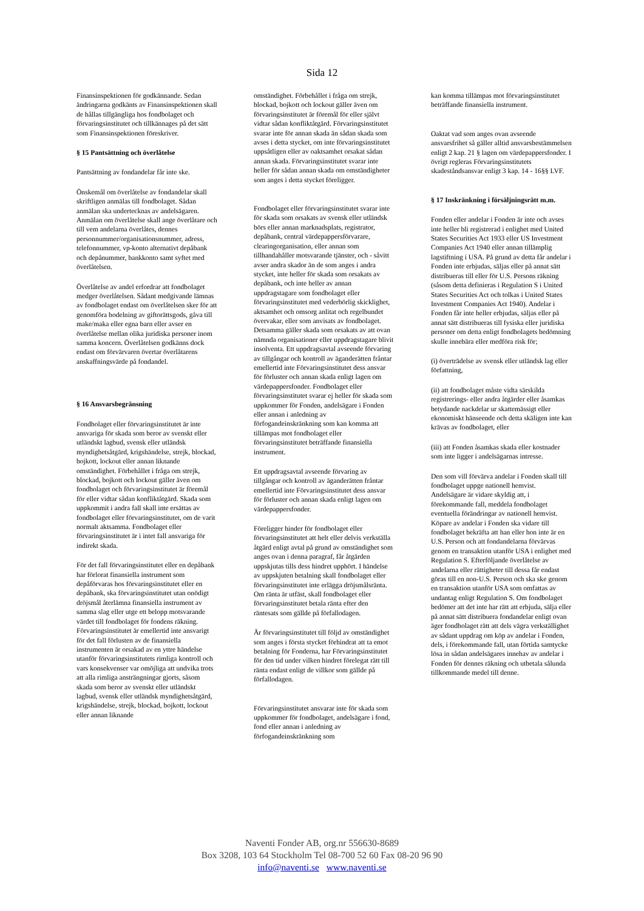Sida 12
Finansinspektionen för godkännande. Sedan ändringarna godkänts av Finansinspektionen skall de hållas tillgängliga hos fondbolaget och förvaringsinstitutet och tillkännages på det sätt som Finansinspektionen föreskriver.
§ 15 Pantsättning och överlåtelse
Pantsättning av fondandelar får inte ske.
Önskemål om överlåtelse av fondandelar skall skriftligen anmälas till fondbolaget. Sådan anmälan ska undertecknas av andelsägaren. Anmälan om överlåtelse skall ange överlåtare och till vem andelarna överlåtes, dennes personnummer/organisationsnummer, adress, telefonnummer, vp-konto alternativt depåbank och depånummer, bankkonto samt syftet med överlåtelsen.
Överlåtelse av andel erfordrar att fondbolaget medger överlåtelsen. Sådant medgivande lämnas av fondbolaget endast om överlåtelsen sker för att genomföra bodelning av giftorättsgods, gåva till make/maka eller egna barn eller avser en överlåtelse mellan olika juridiska personer inom samma koncern. Överlåtelsen godkänns dock endast om förvärvaren övertar överlåtarens anskaffningsvärde på fondandel.
§ 16 Ansvarsbegränsning
Fondbolaget eller förvaringsinstitutet är inte ansvariga för skada som beror av svenskt eller utländskt lagbud, svensk eller utländsk myndighetsåtgärd, krigshändelse, strejk, blockad, bojkott, lockout eller annan liknande omständighet. Förbehållet i fråga om strejk, blockad, bojkott och lockout gäller även om fondbolaget och förvaringsinstitutet är föremål för eller vidtar sådan konfliktåtgärd. Skada som uppkommit i andra fall skall inte ersättas av fondbolaget eller förvaringsinstitutet, om de varit normalt aktsamma. Fondbolaget eller förvaringsinstitutet är i intet fall ansvariga för indirekt skada.
För det fall förvaringsinstitutet eller en depåbank har förlorat finansiella instrument som depåförvaras hos förvaringsinstitutet eller en depåbank, ska förvaringsinstitutet utan onödigt dröjsmål återlämna finansiella instrument av samma slag eller utge ett belopp motsvarande värdet till fondbolaget för fondens räkning. Förvaringsinstitutet är emellertid inte ansvarigt för det fall förlusten av de finansiella instrumenten är orsakad av en yttre händelse utanför förvaringsinstitutets rimliga kontroll och vars konsekvenser var omöjliga att undvika trots att alla rimliga ansträngningar gjorts, såsom skada som beror av svenskt eller utländskt lagbud, svensk eller utländsk myndighetsåtgärd, krigshändelse, strejk, blockad, bojkott, lockout eller annan liknande
omständighet. Förbehållet i fråga om strejk, blockad, bojkott och lockout gäller även om förvaringsinstitutet är föremål för eller självt vidtar sådan konfliktåtgärd. Förvaringsinstitutet svarar inte för annan skada än sådan skada som avses i detta stycket, om inte förvaringsinstitutet uppsåtligen eller av oaktsamhet orsakat sådan annan skada. Förvaringsinstitutet svarar inte heller för sådan annan skada om omständigheter som anges i detta stycket föreligger.
Fondbolaget eller förvaringsinstitutet svarar inte för skada som orsakats av svensk eller utländsk börs eller annan marknadsplats, registrator, depåbank, central värdepappersförvarare, clearingorganisation, eller annan som tillhandahåller motsvarande tjänster, och - såvitt avser andra skador än de som anges i andra stycket, inte heller för skada som orsakats av depåbank, och inte heller av annan uppdragstagare som fondbolaget eller förvaringsinstitutet med vederbörlig skicklighet, aktsamhet och omsorg anlitat och regelbundet övervakar, eller som anvisats av fondbolaget. Detsamma gäller skada som orsakats av att ovan nämnda organisationer eller uppdragstagare blivit insolventa. Ett uppdragsavtal avseende förvaring av tillgångar och kontroll av äganderätten fråntar emellertid inte Förvaringsinstitutet dess ansvar för förluster och annan skada enligt lagen om värdepappersfonder. Fondbolaget eller förvaringsinstitutet svarar ej heller för skada som uppkommer för Fonden, andelsägare i Fonden eller annan i anledning av förfogandeinskränkning som kan komma att tillämpas mot fondbolaget eller förvaringsinstitutet beträffande finansiella instrument.
Ett uppdragsavtal avseende förvaring av tillgångar och kontroll av äganderätten fråntar emellertid inte Förvaringsinstitutet dess ansvar för förluster och annan skada enligt lagen om värdepappersfonder.
Föreligger hinder för fondbolaget eller förvaringsinstitutet att helt eller delvis verkställa åtgärd enligt avtal på grund av omständighet som anges ovan i denna paragraf, får åtgärden uppskjutas tills dess hindret upphört. I händelse av uppskjuten betalning skall fondbolaget eller förvaringsinstitutet inte erlägga dröjsmålsränta. Om ränta är utfäst, skall fondbolaget eller förvaringsinstitutet betala ränta efter den räntesats som gällde på förfallodagen.
Är förvaringsinstitutet till följd av omständighet som anges i första stycket förhindrat att ta emot betalning för Fonderna, har Förvaringsinstitutet för den tid under vilken hindret förelegat rätt till ränta endast enligt de villkor som gällde på förfallodagen.
Förvaringsinstitutet ansvarar inte för skada som uppkommer för fondbolaget, andelsägare i fond, fond eller annan i anledning av förfogandeinskränkning som
kan komma tillämpas mot förvaringsinstitutet beträffande finansiella instrument.
Oaktat vad som anges ovan avseende ansvarsfrihet så gäller alltid ansvarsbestämmelsen enligt 2 kap. 21 § lagen om värdepappersfonder. I övrigt regleras Förvaringsinstitutets skadeståndsansvar enligt 3 kap. 14 - 16§§ LVF.
§ 17 Inskränkning i försäljningsrätt m.m.
Fonden eller andelar i Fonden är inte och avses inte heller bli registrerad i enlighet med United States Securities Act 1933 eller US Investment Companies Act 1940 eller annan tillämplig lagstiftning i USA. På grund av detta får andelar i Fonden inte erbjudas, säljas eller på annat sätt distribueras till eller för U.S. Persons räkning (såsom detta definieras i Regulation S i United States Securities Act och tolkas i United States Investment Companies Act 1940). Andelar i Fonden får inte heller erbjudas, säljas eller på annat sätt distribueras till fysiska eller juridiska personer om detta enligt fondbolagets bedömning skulle innebära eller medföra risk för;
(i) överträdelse av svensk eller utländsk lag eller författning,
(ii) att fondbolaget måste vidta särskilda registrerings- eller andra åtgärder eller åsamkas betydande nackdelar ur skattemässigt eller ekonomiskt hänseende och detta skäligen inte kan krävas av fondbolaget, eller
(iii) att Fonden åsamkas skada eller kostnader som inte ligger i andelsägarnas intresse.
Den som vill förvärva andelar i Fonden skall till fondbolaget uppge nationell hemvist. Andelsägare är vidare skyldig att, i förekommande fall, meddela fondbolaget eventuella förändringar av nationell hemvist. Köpare av andelar i Fonden ska vidare till fondbolaget bekräfta att han eller hon inte är en U.S. Person och att fondandelarna förvärvas genom en transaktion utanför USA i enlighet med Regulation S. Efterföljande överlåtelse av andelarna eller rättigheter till dessa får endast göras till en non-U.S. Person och ska ske genom en transaktion utanför USA som omfattas av undantag enligt Regulation S. Om fondbolaget bedömer att det inte har rätt att erbjuda, sälja eller på annat sätt distribuera fondandelar enligt ovan äger fondbolaget rätt att dels vägra verkställighet av sådant uppdrag om köp av andelar i Fonden, dels, i förekommande fall, utan förtida samtycke lösa in sådan andelsägares innehav av andelar i Fonden för dennes räkning och utbetala sålunda tillkommande medel till denne.
Naventi Fonder AB, org.nr 556630-8689
Box 3208, 103 64 Stockholm Tel 08-700 52 60 Fax 08-20 96 90
info@naventi.se www.naventi.se